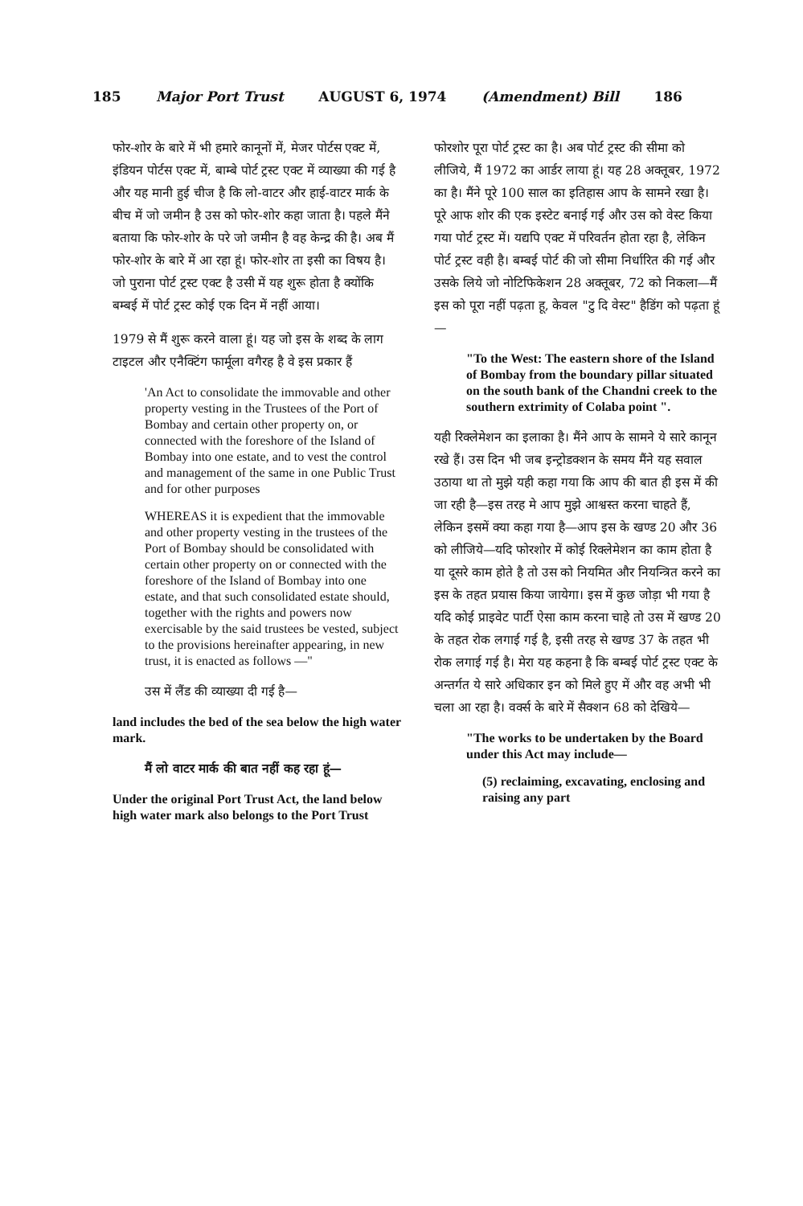185 Major Port Trust AUGUST 6, 1974 (Amendment) Bill 186
फोर-शोर के बारे में भी हमारे कानूनों में, मेजर पोर्टस एक्ट में, इंडियन पोर्टस एक्ट में, बाम्बे पोर्ट ट्रस्ट एक्ट में व्याख्या की गई है और यह मानी हुई चीज है कि लो-वाटर और हाई-वाटर मार्क के बीच में जो जमीन है उस को फोर-शोर कहा जाता है। पहले मैंने बताया कि फोर-शोर के परे जो जमीन है वह केन्द्र की है। अब मैं फोर-शोर के बारे में आ रहा हूं। फोर-शोर ता इसी का विषय है। जो पुराना पोर्ट ट्रस्ट एक्ट है उसी में यह शुरू होता है क्योंकि बम्बई में पोर्ट ट्रस्ट कोई एक दिन में नहीं आया।
1979 से मैं शुरू करने वाला हूं। यह जो इस के शब्द के लाग टाइटल और एनैक्टिंग फार्मूला वगैरह है वे इस प्रकार हैं
'An Act to consolidate the immovable and other property vesting in the Trustees of the Port of Bombay and certain other property on, or connected with the foreshore of the Island of Bombay into one estate, and to vest the control and management of the same in one Public Trust and for other purposes
WHEREAS it is expedient that the immovable and other property vesting in the trustees of the Port of Bombay should be consolidated with certain other property on or connected with the foreshore of the Island of Bombay into one estate, and that such consolidated estate should, together with the rights and powers now exercisable by the said trustees be vested, subject to the provisions hereinafter appearing, in new trust, it is enacted as follows —"
उस में लैंड की व्याख्या दी गई है—
land includes the bed of the sea below the high water mark.
मैं लो वाटर मार्क की बात नहीं कह रहा हूं—
Under the original Port Trust Act, the land below high water mark also belongs to the Port Trust
फोरशोर पूरा पोर्ट ट्रस्ट का है। अब पोर्ट ट्रस्ट की सीमा को लीजिये, मैं 1972 का आर्डर लाया हूं। यह 28 अक्तूबर, 1972 का है। मैंने पूरे 100 साल का इतिहास आप के सामने रखा है। पूरे आफ शोर की एक इस्टेट बनाई गई और उस को वेस्ट किया गया पोर्ट ट्रस्ट में। यद्यपि एक्ट में परिवर्तन होता रहा है, लेकिन पोर्ट ट्रस्ट वही है। बम्बई पोर्ट की जो सीमा निर्धारित की गई और उसके लिये जो नोटिफिकेशन 28 अक्तूबर, 72 को निकला—मैं इस को पूरा नहीं पढ़ता हू, केवल "टु दि वेस्ट" हैडिंग को पढ़ता हूं—
"To the West: The eastern shore of the Island of Bombay from the boundary pillar situated on the south bank of the Chandni creek to the southern extrimity of Colaba point ".
यही रिक्लेमेशन का इलाका है। मैंने आप के सामने ये सारे कानून रखे हैं। उस दिन भी जब इन्ट्रोडक्शन के समय मैंने यह सवाल उठाया था तो मुझे यही कहा गया कि आप की बात ही इस में की जा रही है—इस तरह मे आप मुझे आश्वस्त करना चाहते हैं, लेकिन इसमें क्या कहा गया है—आप इस के खण्ड 20 और 36 को लीजिये—यदि फोरशोर में कोई रिक्लेमेशन का काम होता है या दूसरे काम होते है तो उस को नियमित और नियन्त्रित करने का इस के तहत प्रयास किया जायेगा। इस में कुछ जोड़ा भी गया है यदि कोई प्राइवेट पार्टी ऐसा काम करना चाहे तो उस में खण्ड 20 के तहत रोक लगाई गई है, इसी तरह से खण्ड 37 के तहत भी रोक लगाई गई है। मेरा यह कहना है कि बम्बई पोर्ट ट्रस्ट एक्ट के अन्तर्गत ये सारे अधिकार इन को मिले हुए में और वह अभी भी चला आ रहा है। वर्क्स के बारे में सैक्शन 68 को देखिये—
"The works to be undertaken by the Board under this Act may include—
(5) reclaiming, excavating, enclosing and raising any part